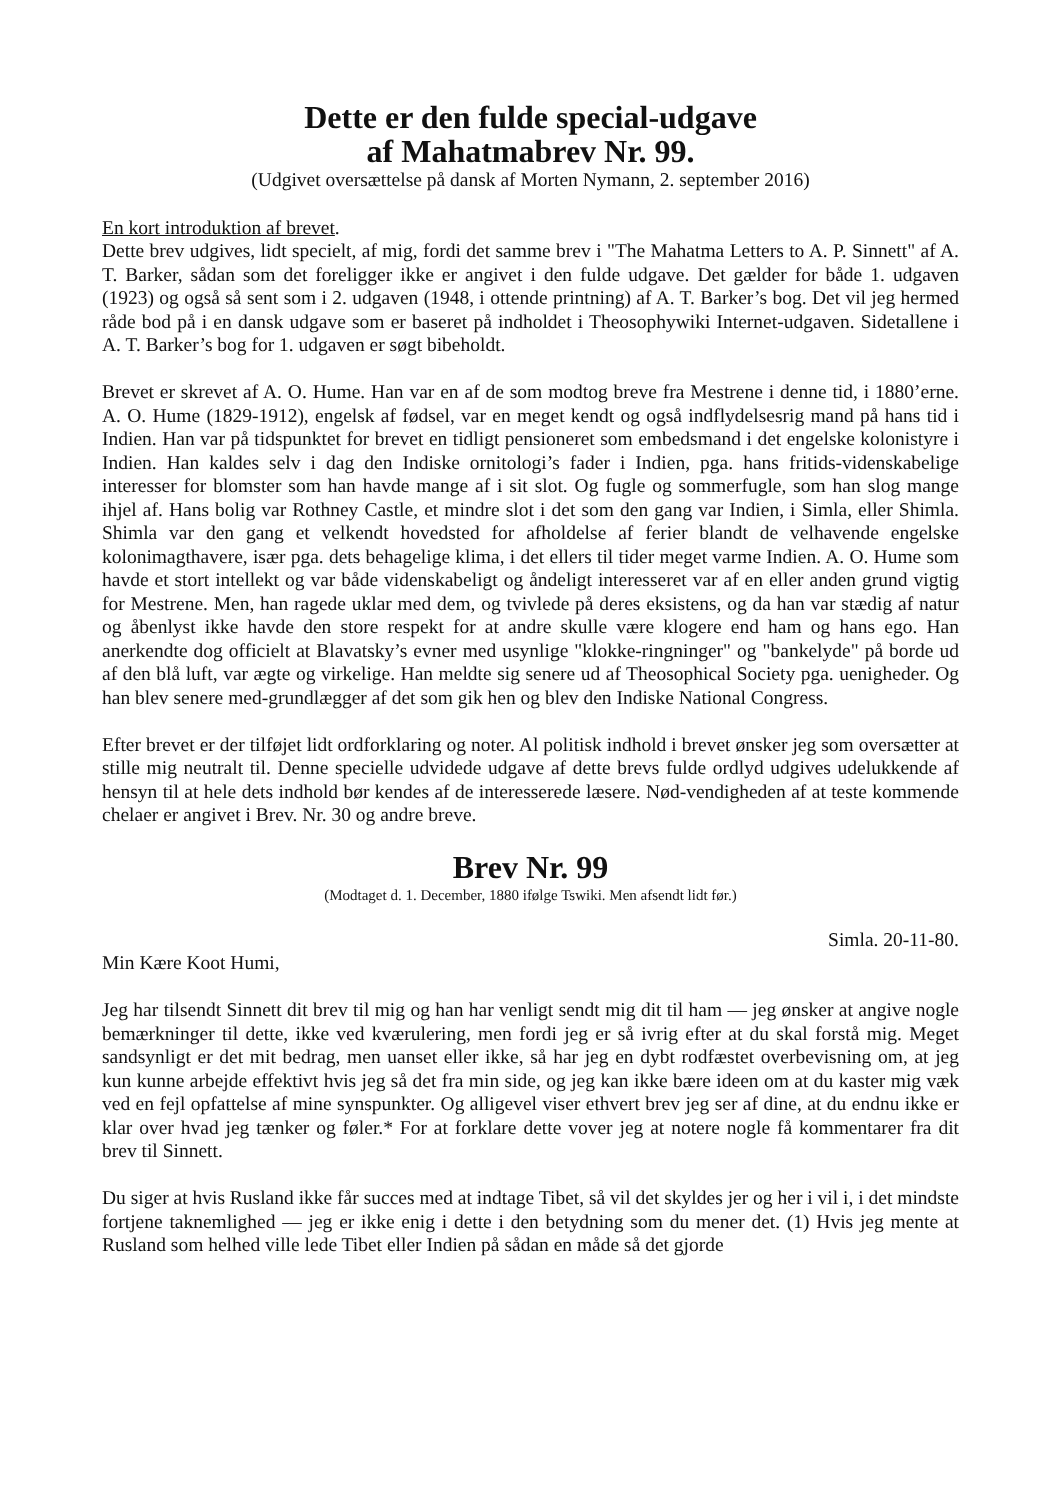Dette er den fulde special-udgave
af Mahatmabrev Nr. 99.
(Udgivet oversættelse på dansk af Morten Nymann, 2. september 2016)
En kort introduktion af brevet.
Dette brev udgives, lidt specielt, af mig, fordi det samme brev i "The Mahatma Letters to A. P. Sinnett" af A. T. Barker, sådan som det foreligger ikke er angivet i den fulde udgave. Det gælder for både 1. udgaven (1923) og også så sent som i 2. udgaven (1948, i ottende printning) af A. T. Barker’s bog. Det vil jeg hermed råde bod på i en dansk udgave som er baseret på indholdet i Theosophywiki Internet-udgaven. Sidetallene i A. T. Barker’s bog for 1. udgaven er søgt bibeholdt.
Brevet er skrevet af A. O. Hume. Han var en af de som modtog breve fra Mestrene i denne tid, i 1880’erne. A. O. Hume (1829-1912), engelsk af fødsel, var en meget kendt og også indflydelsesrig mand på hans tid i Indien. Han var på tidspunktet for brevet en tidligt pensioneret som embedsmand i det engelske kolonistyre i Indien. Han kaldes selv i dag den Indiske ornitologi’s fader i Indien, pga. hans fritids-videnskabelige interesser for blomster som han havde mange af i sit slot. Og fugle og sommerfugle, som han slog mange ihjel af. Hans bolig var Rothney Castle, et mindre slot i det som den gang var Indien, i Simla, eller Shimla. Shimla var den gang et velkendt hovedsted for afholdelse af ferier blandt de velhavende engelske kolonimagthavere, især pga. dets behagelige klima, i det ellers til tider meget varme Indien. A. O. Hume som havde et stort intellekt og var både videnskabeligt og åndeligt interesseret var af en eller anden grund vigtig for Mestrene. Men, han ragede uklar med dem, og tvivlede på deres eksistens, og da han var stædig af natur og åbenlyst ikke havde den store respekt for at andre skulle være klogere end ham og hans ego. Han anerkendte dog officielt at Blavatsky’s evner med usynlige "klokke-ringninger" og "bankelyde" på borde ud af den blå luft, var ægte og virkelige. Han meldte sig senere ud af Theosophical Society pga. uenigheder. Og han blev senere med-grundlægger af det som gik hen og blev den Indiske National Congress.
Efter brevet er der tilføjet lidt ordforklaring og noter. Al politisk indhold i brevet ønsker jeg som oversætter at stille mig neutralt til. Denne specielle udvidede udgave af dette brevs fulde ordlyd udgives udelukkende af hensyn til at hele dets indhold bør kendes af de interesserede læsere. Nød-vendigheden af at teste kommende chelaer er angivet i Brev. Nr. 30 og andre breve.
Brev Nr. 99
(Modtaget d. 1. December, 1880 ifølge Tswiki. Men afsendt lidt før.)
Simla. 20-11-80.
Min Kære Koot Humi,
Jeg har tilsendt Sinnett dit brev til mig og han har venligt sendt mig dit til ham — jeg ønsker at angive nogle bemærkninger til dette, ikke ved kværulering, men fordi jeg er så ivrig efter at du skal forstå mig. Meget sandsynligt er det mit bedrag, men uanset eller ikke, så har jeg en dybt rodfæstet overbevisning om, at jeg kun kunne arbejde effektivt hvis jeg så det fra min side, og jeg kan ikke bære ideen om at du kaster mig væk ved en fejl opfattelse af mine synspunkter. Og alligevel viser ethvert brev jeg ser af dine, at du endnu ikke er klar over hvad jeg tænker og føler.* For at forklare dette vover jeg at notere nogle få kommentarer fra dit brev til Sinnett.
Du siger at hvis Rusland ikke får succes med at indtage Tibet, så vil det skyldes jer og her i vil i, i det mindste fortjene taknemlighed — jeg er ikke enig i dette i den betydning som du mener det. (1) Hvis jeg mente at Rusland som helhed ville lede Tibet eller Indien på sådan en måde så det gjorde